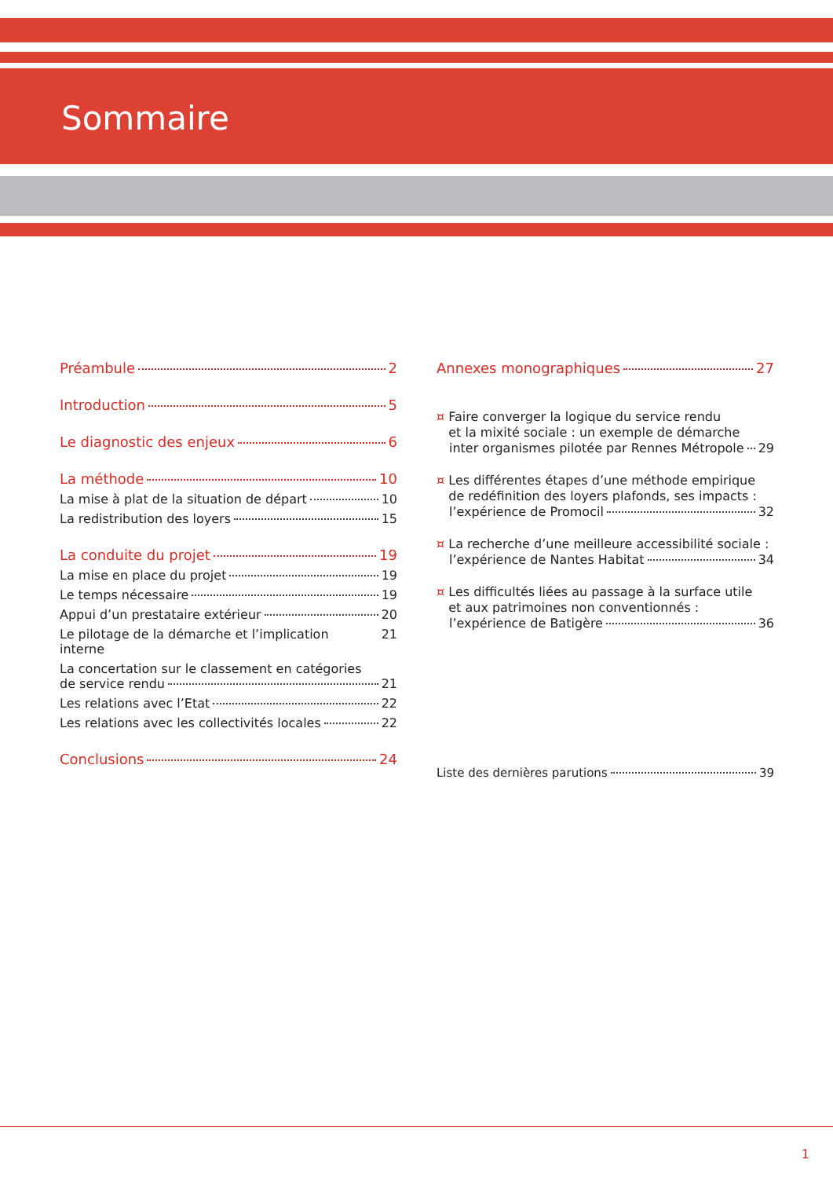Sommaire
Préambule 2
Introduction 5
Le diagnostic des enjeux 6
La méthode 10
La mise à plat de la situation de départ 10
La redistribution des loyers 15
La conduite du projet 19
La mise en place du projet 19
Le temps nécessaire 19
Appui d’un prestataire extérieur 20
Le pilotage de la démarche et l’implication interne 21
La concertation sur le classement en catégories
de service rendu 21
Les relations avec l’Etat 22
Les relations avec les collectivités locales 22
Conclusions 24
Annexes monographiques 27
¤ Faire converger la logique du service rendu
et la mixité sociale : un exemple de démarche
inter organismes pilotée par Rennes Métropole 29
¤ Les différentes étapes d’une méthode empirique
de redéfinition des loyers plafonds, ses impacts :
l’expérience de Promocil 32
¤ La recherche d’une meilleure accessibilité sociale :
l’expérience de Nantes Habitat 34
¤ Les difficultés liées au passage à la surface utile
et aux patrimoines non conventionnés :
l’expérience de Batigère 36
Liste des dernières parutions 39
1